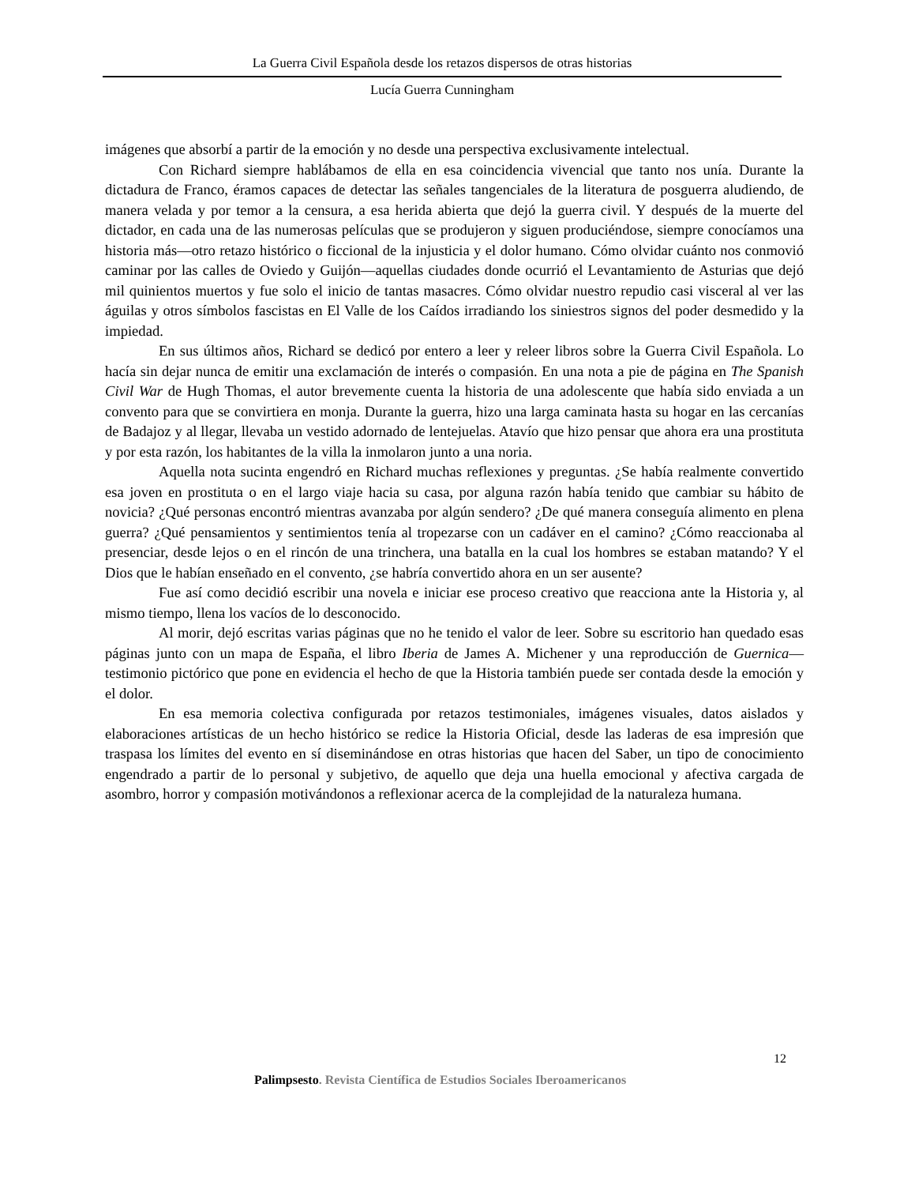La Guerra Civil Española desde los retazos dispersos de otras historias
Lucía Guerra Cunningham
imágenes que absorbí a partir de la emoción y no desde una perspectiva exclusivamente intelectual.
Con Richard siempre hablábamos de ella en esa coincidencia vivencial que tanto nos unía. Durante la dictadura de Franco, éramos capaces de detectar las señales tangenciales de la literatura de posguerra aludiendo, de manera velada y por temor a la censura, a esa herida abierta que dejó la guerra civil. Y después de la muerte del dictador, en cada una de las numerosas películas que se produjeron y siguen produciéndose, siempre conocíamos una historia más—otro retazo histórico o ficcional de la injusticia y el dolor humano. Cómo olvidar cuánto nos conmovió caminar por las calles de Oviedo y Guijón—aquellas ciudades donde ocurrió el Levantamiento de Asturias que dejó mil quinientos muertos y fue solo el inicio de tantas masacres. Cómo olvidar nuestro repudio casi visceral al ver las águilas y otros símbolos fascistas en El Valle de los Caídos irradiando los siniestros signos del poder desmedido y la impiedad.
En sus últimos años, Richard se dedicó por entero a leer y releer libros sobre la Guerra Civil Española. Lo hacía sin dejar nunca de emitir una exclamación de interés o compasión. En una nota a pie de página en The Spanish Civil War de Hugh Thomas, el autor brevemente cuenta la historia de una adolescente que había sido enviada a un convento para que se convirtiera en monja. Durante la guerra, hizo una larga caminata hasta su hogar en las cercanías de Badajoz y al llegar, llevaba un vestido adornado de lentejuelas. Atavío que hizo pensar que ahora era una prostituta y por esta razón, los habitantes de la villa la inmolaron junto a una noria.
Aquella nota sucinta engendró en Richard muchas reflexiones y preguntas. ¿Se había realmente convertido esa joven en prostituta o en el largo viaje hacia su casa, por alguna razón había tenido que cambiar su hábito de novicia? ¿Qué personas encontró mientras avanzaba por algún sendero? ¿De qué manera conseguía alimento en plena guerra? ¿Qué pensamientos y sentimientos tenía al tropezarse con un cadáver en el camino? ¿Cómo reaccionaba al presenciar, desde lejos o en el rincón de una trinchera, una batalla en la cual los hombres se estaban matando? Y el Dios que le habían enseñado en el convento, ¿se habría convertido ahora en un ser ausente?
Fue así como decidió escribir una novela e iniciar ese proceso creativo que reacciona ante la Historia y, al mismo tiempo, llena los vacíos de lo desconocido.
Al morir, dejó escritas varias páginas que no he tenido el valor de leer. Sobre su escritorio han quedado esas páginas junto con un mapa de España, el libro Iberia de James A. Michener y una reproducción de Guernica—testimonio pictórico que pone en evidencia el hecho de que la Historia también puede ser contada desde la emoción y el dolor.
En esa memoria colectiva configurada por retazos testimoniales, imágenes visuales, datos aislados y elaboraciones artísticas de un hecho histórico se redice la Historia Oficial, desde las laderas de esa impresión que traspasa los límites del evento en sí diseminándose en otras historias que hacen del Saber, un tipo de conocimiento engendrado a partir de lo personal y subjetivo, de aquello que deja una huella emocional y afectiva cargada de asombro, horror y compasión motivándonos a reflexionar acerca de la complejidad de la naturaleza humana.
12
Palimpsesto. Revista Científica de Estudios Sociales Iberoamericanos